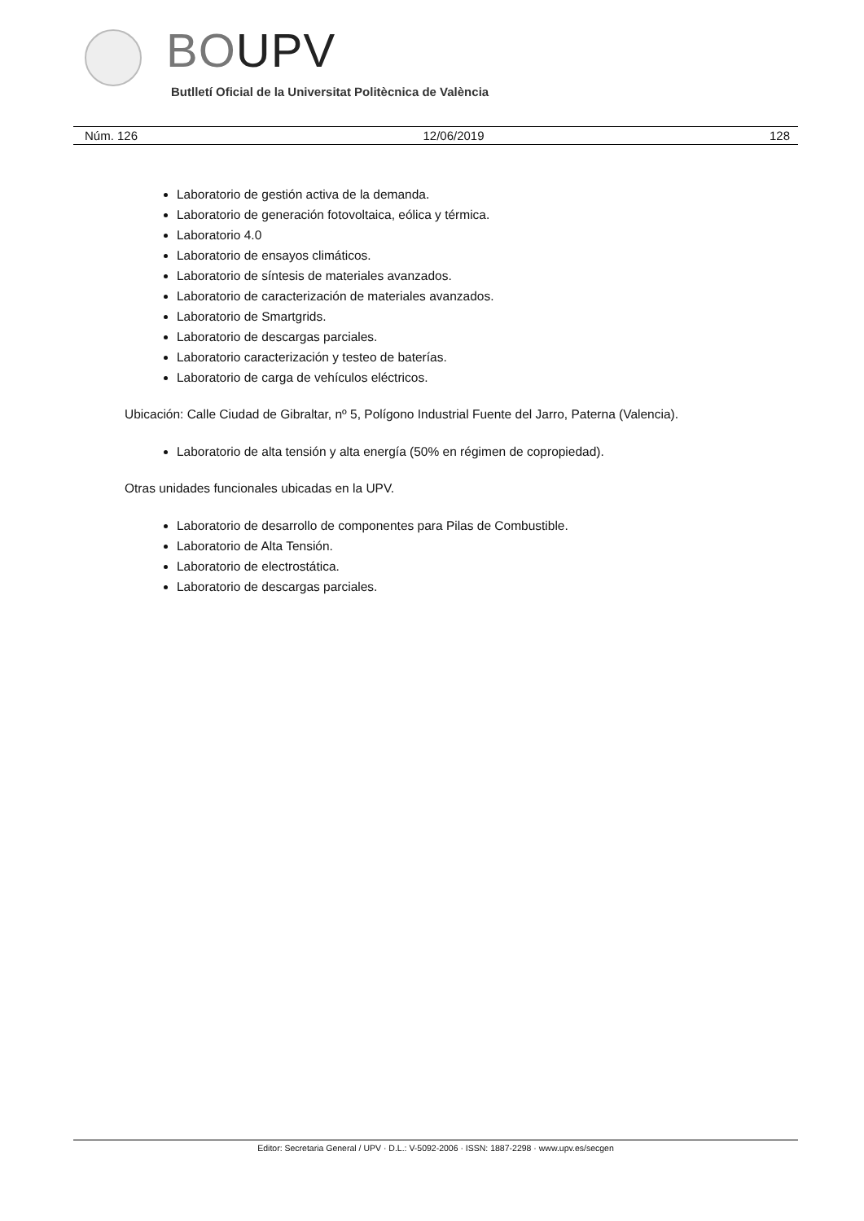BOUPV
Butlletí Oficial de la Universitat Politècnica de València
Núm. 126 12/06/2019 128
Laboratorio de gestión activa de la demanda.
Laboratorio de generación fotovoltaica, eólica y térmica.
Laboratorio 4.0
Laboratorio de ensayos climáticos.
Laboratorio de síntesis de materiales avanzados.
Laboratorio de caracterización de materiales avanzados.
Laboratorio de Smartgrids.
Laboratorio de descargas parciales.
Laboratorio caracterización y testeo de baterías.
Laboratorio de carga de vehículos eléctricos.
Ubicación: Calle Ciudad de Gibraltar, nº 5, Polígono Industrial Fuente del Jarro, Paterna (Valencia).
Laboratorio de alta tensión y alta energía (50% en régimen de copropiedad).
Otras unidades funcionales ubicadas en la UPV.
Laboratorio de desarrollo de componentes para Pilas de Combustible.
Laboratorio de Alta Tensión.
Laboratorio de electrostática.
Laboratorio de descargas parciales.
Editor: Secretaria General / UPV · D.L.: V-5092-2006 · ISSN: 1887-2298 · www.upv.es/secgen